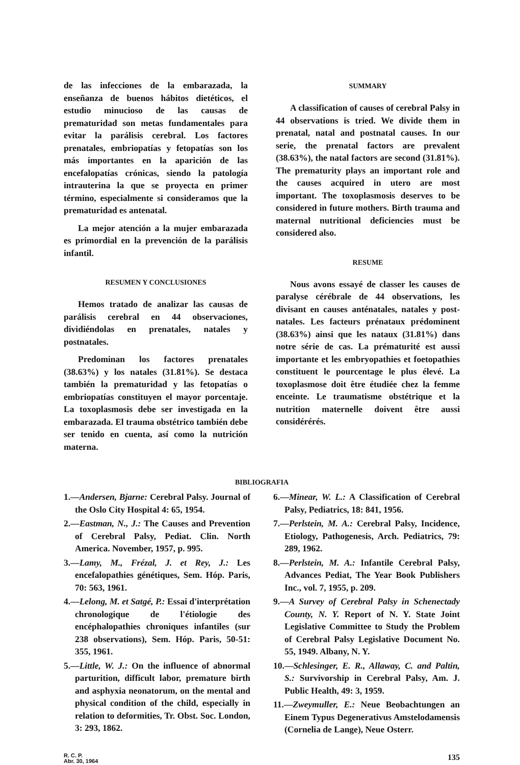de las infecciones de la embarazada, la enseñanza de buenos hábitos dietéticos, el estudio minucioso de las causas de prematuridad son metas fundamentales para evitar la parálisis cerebral. Los factores prenatales, embriopatías y fetopatías son los más importantes en la aparición de las encefalopatías crónicas, siendo la patología intrauterina la que se proyecta en primer término, especialmente si consideramos que la prematuridad es antenatal.
La mejor atención a la mujer embarazada es primordial en la prevención de la parálisis infantil.
RESUMEN Y CONCLUSIONES
Hemos tratado de analizar las causas de parálisis cerebral en 44 observaciones, dividiéndolas en prenatales, natales y postnatales.
Predominan los factores prenatales (38.63%) y los natales (31.81%). Se destaca también la prematuridad y las fetopatías o embriopatías constituyen el mayor porcentaje. La toxoplasmosis debe ser investigada en la embarazada. El trauma obstétrico también debe ser tenido en cuenta, así como la nutrición materna.
SUMMARY
A classification of causes of cerebral Palsy in 44 observations is tried. We divide them in prenatal, natal and postnatal causes. In our serie, the prenatal factors are prevalent (38.63%), the natal factors are second (31.81%). The prematurity plays an important role and the causes acquired in utero are most important. The toxoplasmosis deserves to be considered in future mothers. Birth trauma and maternal nutritional deficiencies must be considered also.
RESUME
Nous avons essayé de classer les causes de paralyse cérébrale de 44 observations, les divisant en causes anténatales, natales y post-natales. Les facteurs prénataux prédominent (38.63%) ainsi que les nataux (31.81%) dans notre série de cas. La prématurité est aussi importante et les embryopathies et foetopathies constituent le pourcentage le plus élevé. La toxoplasmose doit être étudiée chez la femme enceinte. Le traumatisme obstétrique et la nutrition maternelle doivent être aussi considérérés.
BIBLIOGRAFIA
1.—Andersen, Bjarne: Cerebral Palsy. Journal of the Oslo City Hospital 4: 65, 1954.
2.—Eastman, N., J.: The Causes and Prevention of Cerebral Palsy, Pediat. Clin. North America. November, 1957, p. 995.
3.—Lamy, M., Frézal, J. et Rey, J.: Les encefalopathies génétiques, Sem. Hóp. Paris, 70: 563, 1961.
4.—Lelong, M. et Satgé, P.: Essai d'interprétation chronologique de l'étiologie des encéphalopathies chroniques infantiles (sur 238 observations), Sem. Hóp. Paris, 50-51: 355, 1961.
5.—Little, W. J.: On the influence of abnormal parturition, difficult labor, premature birth and asphyxia neonatorum, on the mental and physical condition of the child, especially in relation to deformities, Tr. Obst. Soc. London, 3: 293, 1862.
6.—Minear, W. L.: A Classification of Cerebral Palsy, Pediatrics, 18: 841, 1956.
7.—Perlstein, M. A.: Cerebral Palsy, Incidence, Etiology, Pathogenesis, Arch. Pediatrics, 79: 289, 1962.
8.—Perlstein, M. A.: Infantile Cerebral Palsy, Advances Pediat, The Year Book Publishers Inc., vol. 7, 1955, p. 209.
9.—A Survey of Cerebral Palsy in Schenectady County, N. Y. Report of N. Y. State Joint Legislative Committee to Study the Problem of Cerebral Palsy Legislative Document No. 55, 1949. Albany, N. Y.
10.—Schlesinger, E. R., Allaway, C. and Paltin, S.: Survivorship in Cerebral Palsy, Am. J. Public Health, 49: 3, 1959.
11.—Zweymuller, E.: Neue Beobachtungen an Einem Typus Degenerativus Amstelodamensis (Cornelia de Lange), Neue Osterr.
R. C. P.
Abr. 30, 1964
135